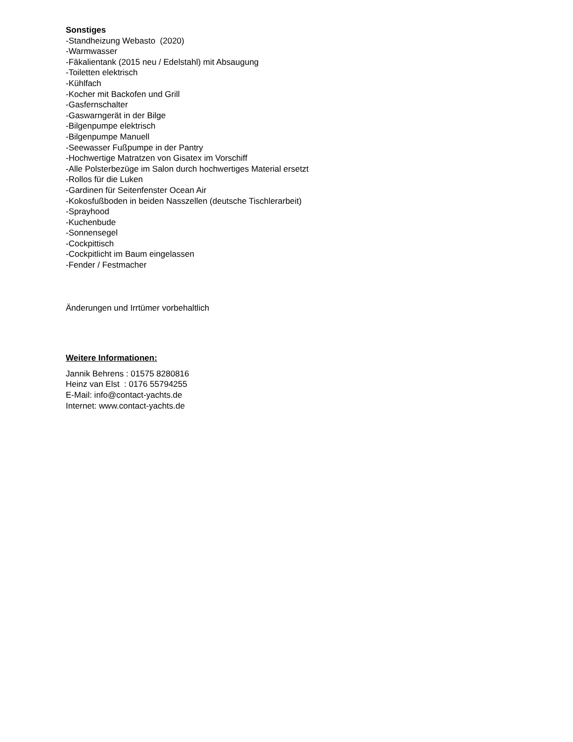Sonstiges
-Standheizung Webasto (2020)
-Warmwasser
-Fäkalientank (2015 neu / Edelstahl) mit Absaugung
-Toiletten elektrisch
-Kühlfach
-Kocher mit Backofen und Grill
-Gasfernschalter
-Gaswarngerät in der Bilge
-Bilgenpumpe elektrisch
-Bilgenpumpe Manuell
-Seewasser Fußpumpe in der Pantry
-Hochwertige Matratzen von Gisatex im Vorschiff
-Alle Polsterbezüge im Salon durch hochwertiges Material ersetzt
-Rollos für die Luken
-Gardinen für Seitenfenster Ocean Air
-Kokosfußboden in beiden Nasszellen (deutsche Tischlerarbeit)
-Sprayhood
-Kuchenbude
-Sonnensegel
-Cockpittisch
-Cockpitlicht im Baum eingelassen
-Fender / Festmacher
Änderungen und Irrtümer vorbehaltlich
Weitere Informationen:
Jannik Behrens : 01575 8280816
Heinz van Elst : 0176 55794255
E-Mail: info@contact-yachts.de
Internet: www.contact-yachts.de